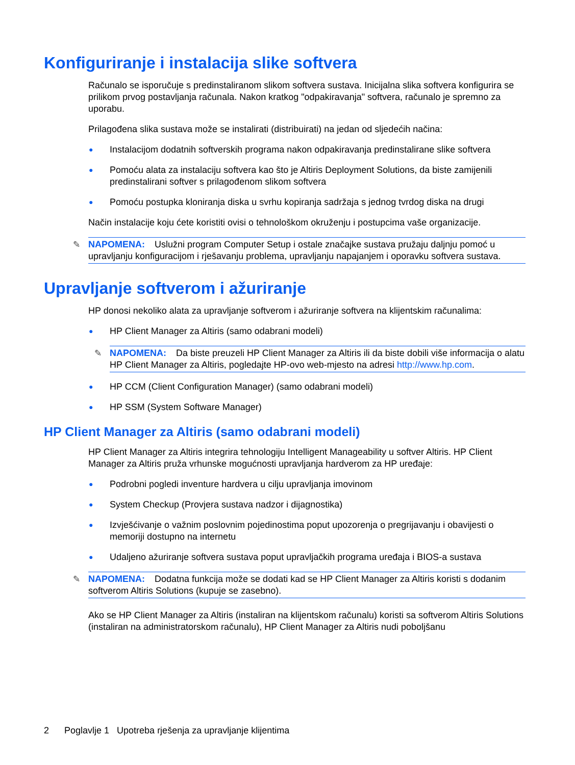Konfiguriranje i instalacija slike softvera
Računalo se isporučuje s predinstaliranom slikom softvera sustava. Inicijalna slika softvera konfigurira se prilikom prvog postavljanja računala. Nakon kratkog "odpakiravanja" softvera, računalo je spremno za uporabu.
Prilagođena slika sustava može se instalirati (distribuirati) na jedan od sljedećih načina:
● Instalacijom dodatnih softverskih programa nakon odpakiravanja predinstalirane slike softvera
● Pomoću alata za instalaciju softvera kao što je Altiris Deployment Solutions, da biste zamijenili predinstalirani softver s prilagođenom slikom softvera
● Pomoću postupka kloniranja diska u svrhu kopiranja sadržaja s jednog tvrdog diska na drugi
Način instalacije koju ćete koristiti ovisi o tehnološkom okruženju i postupcima vaše organizacije.
✎ NAPOMENA: Uslužni program Computer Setup i ostale značajke sustava pružaju daljnju pomoć u upravljanju konfiguracijom i rješavanju problema, upravljanju napajanjem i oporavku softvera sustava.
Upravljanje softverom i ažuriranje
HP donosi nekoliko alata za upravljanje softverom i ažuriranje softvera na klijentskim računalima:
● HP Client Manager za Altiris (samo odabrani modeli)
✎ NAPOMENA: Da biste preuzeli HP Client Manager za Altiris ili da biste dobili više informacija o alatu HP Client Manager za Altiris, pogledajte HP-ovo web-mjesto na adresi http://www.hp.com.
● HP CCM (Client Configuration Manager) (samo odabrani modeli)
● HP SSM (System Software Manager)
HP Client Manager za Altiris (samo odabrani modeli)
HP Client Manager za Altiris integrira tehnologiju Intelligent Manageability u softver Altiris. HP Client Manager za Altiris pruža vrhunske mogućnosti upravljanja hardverom za HP uređaje:
● Podrobni pogledi inventure hardvera u cilju upravljanja imovinom
● System Checkup (Provjera sustava nadzor i dijagnostika)
● Izvješćivanje o važnim poslovnim pojedinostima poput upozorenja o pregrijavanju i obavijesti o memoriji dostupno na internetu
● Udaljeno ažuriranje softvera sustava poput upravljačkih programa uređaja i BIOS-a sustava
✎ NAPOMENA: Dodatna funkcija može se dodati kad se HP Client Manager za Altiris koristi s dodanim softverom Altiris Solutions (kupuje se zasebno).
Ako se HP Client Manager za Altiris (instaliran na klijentskom računalu) koristi sa softverom Altiris Solutions (instaliran na administratorskom računalu), HP Client Manager za Altiris nudi poboljšanu
2 Poglavlje 1 Upotreba rješenja za upravljanje klijentima